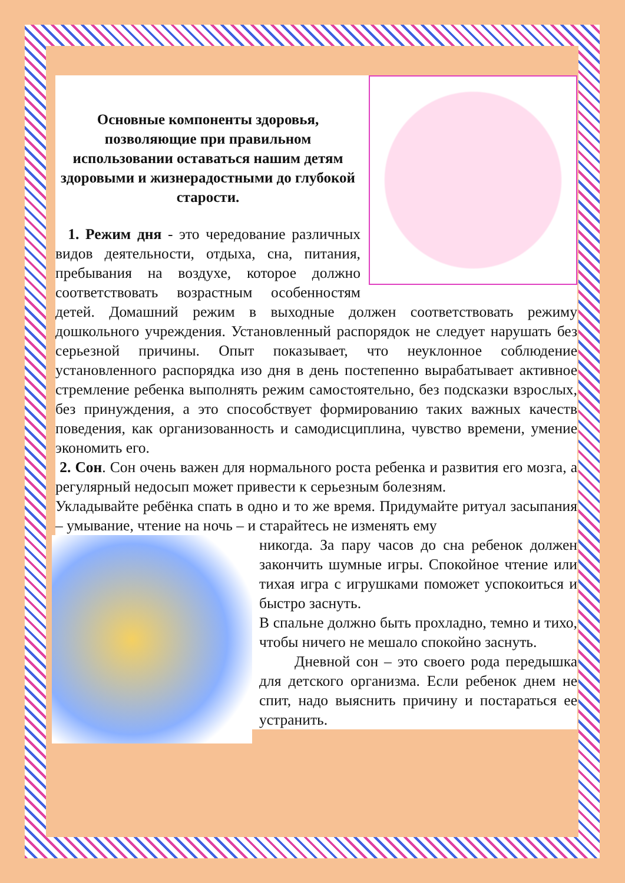Основные компоненты здоровья, позволяющие при правильном использовании оставаться нашим детям здоровыми и жизнерадостными до глубокой старости.
1. Режим дня - это чередование различных видов деятельности, отдыха, сна, питания, пребывания на воздухе, которое должно соответствовать возрастным особенностям детей. Домашний режим в выходные должен соответствовать режиму дошкольного учреждения. Установленный распорядок не следует нарушать без серьезной причины. Опыт показывает, что неуклонное соблюдение установленного распорядка изо дня в день постепенно вырабатывает активное стремление ребенка выполнять режим самостоятельно, без подсказки взрослых, без принуждения, а это способствует формированию таких важных качеств поведения, как организованность и самодисциплина, чувство времени, умение экономить его.
2. Сон. Сон очень важен для нормального роста ребенка и развития его мозга, а регулярный недосып может привести к серьезным болезням.
Укладывайте ребёнка спать в одно и то же время. Придумайте ритуал засыпания – умывание, чтение на ночь – и старайтесь не изменять ему
никогда. За пару часов до сна ребенок должен закончить шумные игры. Спокойное чтение или тихая игра с игрушками поможет успокоиться и быстро заснуть.
В спальне должно быть прохладно, темно и тихо, чтобы ничего не мешало спокойно заснуть.
Дневной сон – это своего рода передышка для детского организма. Если ребенок днем не спит, надо выяснить причину и постараться ее устранить.